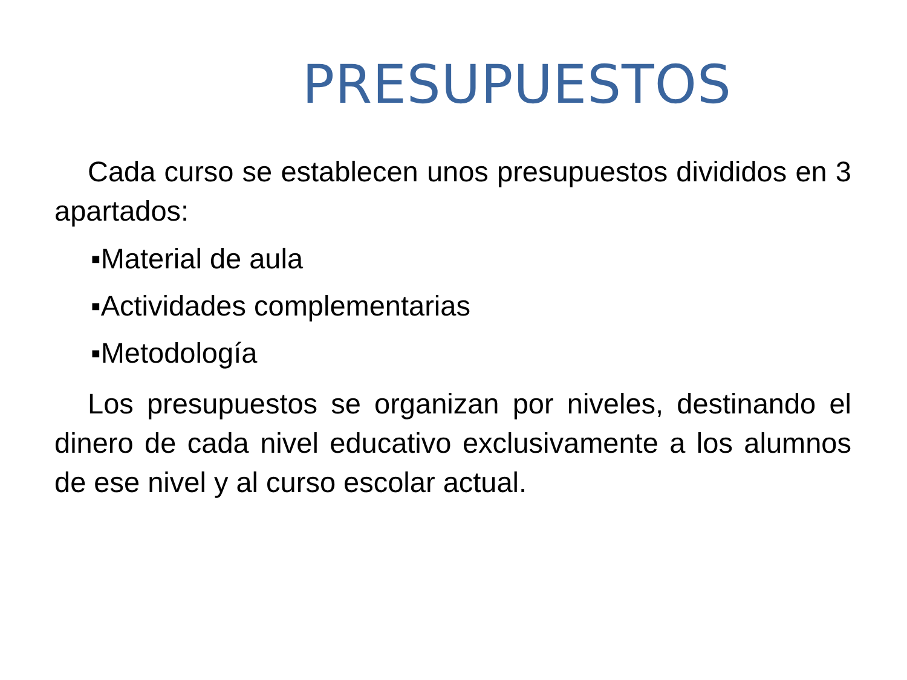PRESUPUESTOS
Cada curso se establecen unos presupuestos divididos en 3 apartados:
▪Material de aula
▪Actividades complementarias
▪Metodología
Los presupuestos se organizan por niveles, destinando el dinero de cada nivel educativo exclusivamente a los alumnos de ese nivel y al curso escolar actual.